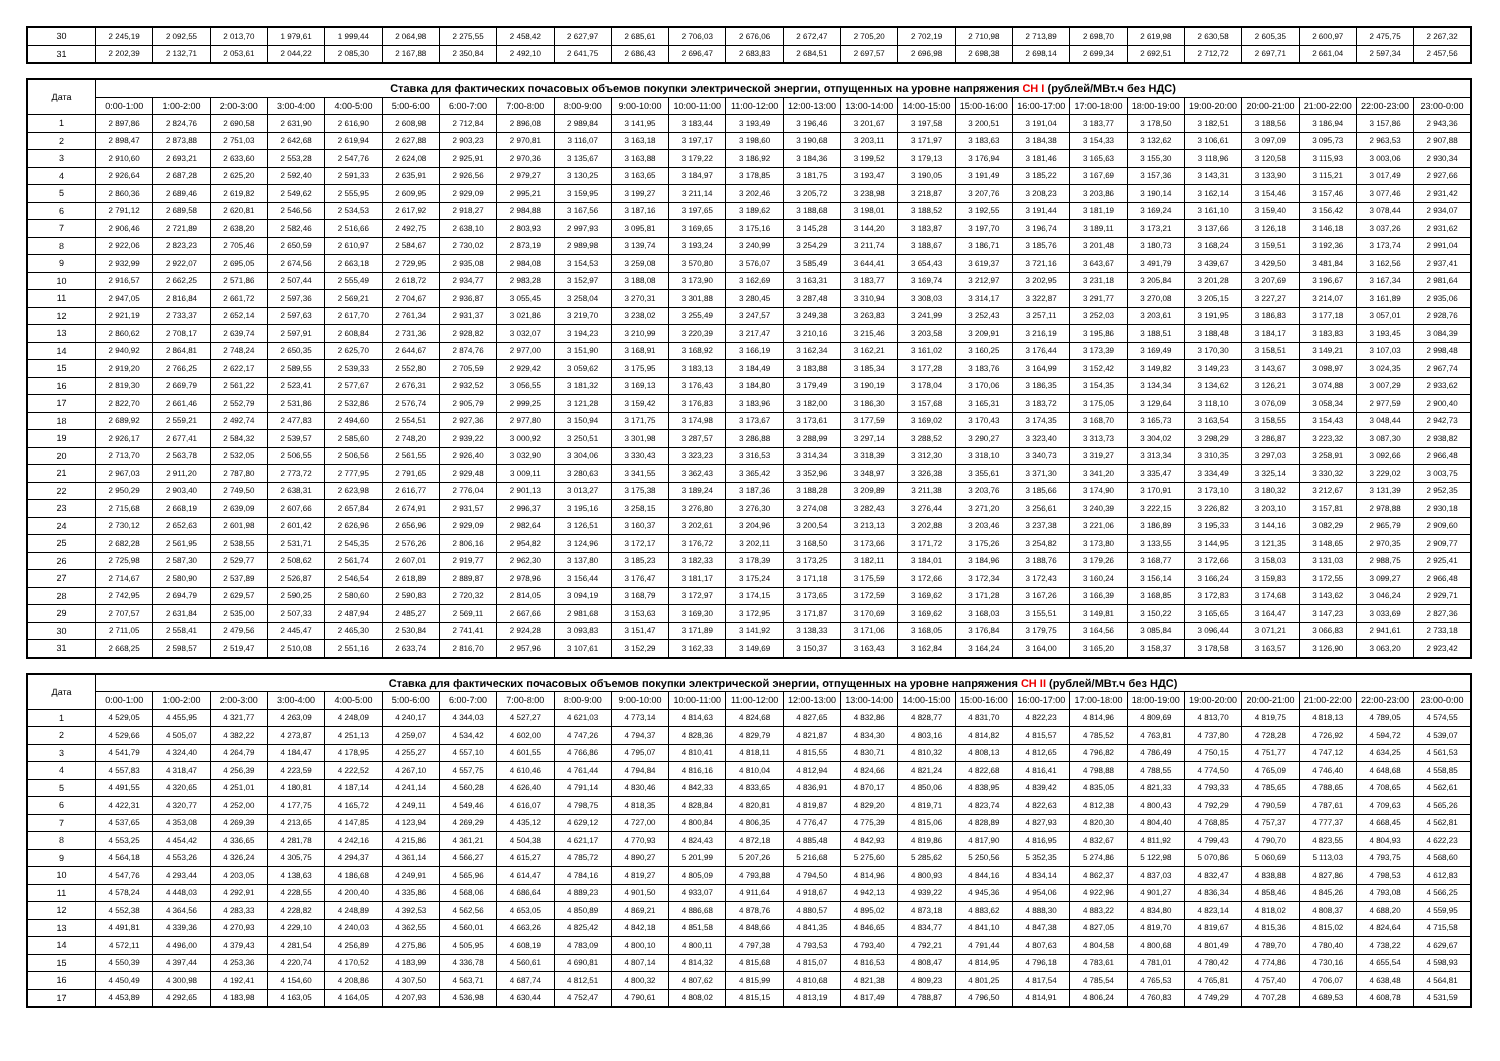| 30 | 2 245,19 | 2 092,55 | 2 013,70 | 1 979,61 | 1 999,44 | 2 064,98 | 2 275,55 | 2 458,42 | 2 627,97 | 2 685,61 | 2 706,03 | 2 676,06 | 2 672,47 | 2 705,20 | 2 702,19 | 2 710,98 | 2 713,89 | 2 698,70 | 2 619,98 | 2 630,58 | 2 605,35 | 2 600,97 | 2 475,75 | 2 267,32 |
| 31 | 2 202,39 | 2 132,71 | 2 053,61 | 2 044,22 | 2 085,30 | 2 167,88 | 2 350,84 | 2 492,10 | 2 641,75 | 2 686,43 | 2 696,47 | 2 683,83 | 2 684,51 | 2 697,57 | 2 696,98 | 2 698,38 | 2 698,14 | 2 699,34 | 2 692,51 | 2 712,72 | 2 697,71 | 2 661,04 | 2 597,34 | 2 457,56 |
| Дата | Ставка для фактических почасовых объемов покупки электрической энергии, отпущенных на уровне напряжения СН I (рублей/МВт.ч без НДС) | | | | | | | | | | | | | | | | | | | | | | | |
| --- | --- | --- | --- | --- | --- | --- | --- | --- | --- | --- | --- | --- | --- | --- | --- | --- | --- | --- | --- | --- | --- | --- | --- | --- |
| | 0:00-1:00 | 1:00-2:00 | 2:00-3:00 | 3:00-4:00 | 4:00-5:00 | 5:00-6:00 | 6:00-7:00 | 7:00-8:00 | 8:00-9:00 | 9:00-10:00 | 10:00-11:00 | 11:00-12:00 | 12:00-13:00 | 13:00-14:00 | 14:00-15:00 | 15:00-16:00 | 16:00-17:00 | 17:00-18:00 | 18:00-19:00 | 19:00-20:00 | 20:00-21:00 | 21:00-22:00 | 22:00-23:00 | 23:00-0:00 |
| 1 | 2 897,86 | 2 824,76 | 2 690,58 | 2 631,90 | 2 616,90 | 2 608,98 | 2 712,84 | 2 896,08 | 2 989,84 | 3 141,95 | 3 183,44 | 3 193,49 | 3 196,46 | 3 201,67 | 3 197,58 | 3 200,51 | 3 191,04 | 3 183,77 | 3 178,50 | 3 182,51 | 3 188,56 | 3 186,94 | 3 157,86 | 2 943,36 |
| 2 | 2 898,47 | 2 873,88 | 2 751,03 | 2 642,68 | 2 619,94 | 2 627,88 | 2 903,23 | 2 970,81 | 3 116,07 | 3 163,18 | 3 197,17 | 3 198,60 | 3 190,68 | 3 203,11 | 3 171,97 | 3 183,63 | 3 184,38 | 3 154,33 | 3 132,62 | 3 106,61 | 3 097,09 | 3 095,73 | 2 963,53 | 2 907,88 |
| 3 | 2 910,60 | 2 693,21 | 2 633,60 | 2 553,28 | 2 547,76 | 2 624,08 | 2 925,91 | 2 970,36 | 3 135,67 | 3 163,88 | 3 179,22 | 3 186,92 | 3 184,36 | 3 199,52 | 3 179,13 | 3 176,94 | 3 181,46 | 3 165,63 | 3 155,30 | 3 118,96 | 3 120,58 | 3 115,93 | 3 003,06 | 2 930,34 |
| 4 | 2 926,64 | 2 687,28 | 2 625,20 | 2 592,40 | 2 591,33 | 2 635,91 | 2 926,56 | 2 979,27 | 3 130,25 | 3 163,65 | 3 184,97 | 3 178,85 | 3 181,75 | 3 193,47 | 3 190,05 | 3 191,49 | 3 185,22 | 3 167,69 | 3 157,36 | 3 143,31 | 3 133,90 | 3 115,21 | 3 017,49 | 2 927,66 |
| 5 | 2 860,36 | 2 689,46 | 2 619,82 | 2 549,62 | 2 555,95 | 2 609,95 | 2 929,09 | 2 995,21 | 3 159,95 | 3 199,27 | 3 211,14 | 3 202,46 | 3 205,72 | 3 238,98 | 3 218,87 | 3 207,76 | 3 208,23 | 3 203,86 | 3 190,14 | 3 162,14 | 3 154,46 | 3 157,46 | 3 077,46 | 2 931,42 |
| 6 | 2 791,12 | 2 689,58 | 2 620,81 | 2 546,56 | 2 534,53 | 2 617,92 | 2 918,27 | 2 984,88 | 3 167,56 | 3 187,16 | 3 197,65 | 3 189,62 | 3 188,68 | 3 198,01 | 3 188,52 | 3 192,55 | 3 191,44 | 3 181,19 | 3 169,24 | 3 161,10 | 3 159,40 | 3 156,42 | 3 078,44 | 2 934,07 |
| 7 | 2 906,46 | 2 721,89 | 2 638,20 | 2 582,46 | 2 516,66 | 2 492,75 | 2 638,10 | 2 803,93 | 2 997,93 | 3 095,81 | 3 169,65 | 3 175,16 | 3 145,28 | 3 144,20 | 3 183,87 | 3 197,70 | 3 196,74 | 3 189,11 | 3 173,21 | 3 137,66 | 3 126,18 | 3 146,18 | 3 037,26 | 2 931,62 |
| 8 | 2 922,06 | 2 823,23 | 2 705,46 | 2 650,59 | 2 610,97 | 2 584,67 | 2 730,02 | 2 873,19 | 2 989,98 | 3 139,74 | 3 193,24 | 3 240,99 | 3 254,29 | 3 211,74 | 3 188,67 | 3 186,71 | 3 185,76 | 3 201,48 | 3 180,73 | 3 168,24 | 3 159,51 | 3 192,36 | 3 173,74 | 2 991,04 |
| 9 | 2 932,99 | 2 922,07 | 2 695,05 | 2 674,56 | 2 663,18 | 2 729,95 | 2 935,08 | 2 984,08 | 3 154,53 | 3 259,08 | 3 570,80 | 3 576,07 | 3 585,49 | 3 644,41 | 3 654,43 | 3 619,37 | 3 721,16 | 3 643,67 | 3 491,79 | 3 439,67 | 3 429,50 | 3 481,84 | 3 162,56 | 2 937,41 |
| 10 | 2 916,57 | 2 662,25 | 2 571,86 | 2 507,44 | 2 555,49 | 2 618,72 | 2 934,77 | 2 983,28 | 3 152,97 | 3 188,08 | 3 173,90 | 3 162,69 | 3 163,31 | 3 183,77 | 3 169,74 | 3 212,97 | 3 202,95 | 3 231,18 | 3 205,84 | 3 201,28 | 3 207,69 | 3 196,67 | 3 167,34 | 2 981,64 |
| 11 | 2 947,05 | 2 816,84 | 2 661,72 | 2 597,36 | 2 569,21 | 2 704,67 | 2 936,87 | 3 055,45 | 3 258,04 | 3 270,31 | 3 301,88 | 3 280,45 | 3 287,48 | 3 310,94 | 3 308,03 | 3 314,17 | 3 322,87 | 3 291,77 | 3 270,08 | 3 205,15 | 3 227,27 | 3 214,07 | 3 161,89 | 2 935,06 |
| 12 | 2 921,19 | 2 733,37 | 2 652,14 | 2 597,63 | 2 617,70 | 2 761,34 | 2 931,37 | 3 021,86 | 3 219,70 | 3 238,02 | 3 255,49 | 3 247,57 | 3 249,38 | 3 263,83 | 3 241,99 | 3 252,43 | 3 257,11 | 3 252,03 | 3 203,61 | 3 191,95 | 3 186,83 | 3 177,18 | 3 057,01 | 2 928,76 |
| 13 | 2 860,62 | 2 708,17 | 2 639,74 | 2 597,91 | 2 608,84 | 2 731,36 | 2 928,82 | 3 032,07 | 3 194,23 | 3 210,99 | 3 220,39 | 3 217,47 | 3 210,16 | 3 215,46 | 3 203,58 | 3 209,91 | 3 216,19 | 3 195,86 | 3 188,51 | 3 188,48 | 3 184,17 | 3 183,83 | 3 193,45 | 3 084,39 |
| 14 | 2 940,92 | 2 864,81 | 2 748,24 | 2 650,35 | 2 625,70 | 2 644,67 | 2 874,76 | 2 977,00 | 3 151,90 | 3 168,91 | 3 168,92 | 3 166,19 | 3 162,34 | 3 162,21 | 3 161,02 | 3 160,25 | 3 176,44 | 3 173,39 | 3 169,49 | 3 170,30 | 3 158,51 | 3 149,21 | 3 107,03 | 2 998,48 |
| 15 | 2 919,20 | 2 766,25 | 2 622,17 | 2 589,55 | 2 539,33 | 2 552,80 | 2 705,59 | 2 929,42 | 3 059,62 | 3 175,95 | 3 183,13 | 3 184,49 | 3 183,88 | 3 185,34 | 3 177,28 | 3 183,76 | 3 164,99 | 3 152,42 | 3 149,82 | 3 149,23 | 3 143,67 | 3 098,97 | 3 024,35 | 2 967,74 |
| 16 | 2 819,30 | 2 669,79 | 2 561,22 | 2 523,41 | 2 577,67 | 2 676,31 | 2 932,52 | 3 056,55 | 3 181,32 | 3 169,13 | 3 176,43 | 3 184,80 | 3 179,49 | 3 190,19 | 3 178,04 | 3 170,06 | 3 186,35 | 3 154,35 | 3 134,34 | 3 134,62 | 3 126,21 | 3 074,88 | 3 007,29 | 2 933,62 |
| 17 | 2 822,70 | 2 661,46 | 2 552,79 | 2 531,86 | 2 532,86 | 2 576,74 | 2 905,79 | 2 999,25 | 3 121,28 | 3 159,42 | 3 176,83 | 3 183,96 | 3 182,00 | 3 186,30 | 3 157,68 | 3 165,31 | 3 183,72 | 3 175,05 | 3 129,64 | 3 118,10 | 3 076,09 | 3 058,34 | 2 977,59 | 2 900,40 |
| 18 | 2 689,92 | 2 559,21 | 2 492,74 | 2 477,83 | 2 494,60 | 2 554,51 | 2 927,36 | 2 977,80 | 3 150,94 | 3 171,75 | 3 174,98 | 3 173,67 | 3 173,61 | 3 177,59 | 3 169,02 | 3 170,43 | 3 174,35 | 3 168,70 | 3 165,73 | 3 163,54 | 3 158,55 | 3 154,43 | 3 048,44 | 2 942,73 |
| 19 | 2 926,17 | 2 677,41 | 2 584,32 | 2 539,57 | 2 585,60 | 2 748,20 | 2 939,22 | 3 000,92 | 3 250,51 | 3 301,98 | 3 287,57 | 3 286,88 | 3 288,99 | 3 297,14 | 3 288,52 | 3 290,27 | 3 323,40 | 3 313,73 | 3 304,02 | 3 298,29 | 3 286,87 | 3 223,32 | 3 087,30 | 2 938,82 |
| 20 | 2 713,70 | 2 563,78 | 2 532,05 | 2 506,55 | 2 506,56 | 2 561,55 | 2 926,40 | 3 032,90 | 3 304,06 | 3 330,43 | 3 323,23 | 3 316,53 | 3 314,34 | 3 318,39 | 3 312,30 | 3 318,10 | 3 340,73 | 3 319,27 | 3 313,34 | 3 310,35 | 3 297,03 | 3 258,91 | 3 092,66 | 2 966,48 |
| 21 | 2 967,03 | 2 911,20 | 2 787,80 | 2 773,72 | 2 777,95 | 2 791,65 | 2 929,48 | 3 009,11 | 3 280,63 | 3 341,55 | 3 362,43 | 3 365,42 | 3 352,96 | 3 348,97 | 3 326,38 | 3 355,61 | 3 371,30 | 3 341,20 | 3 335,47 | 3 334,49 | 3 325,14 | 3 330,32 | 3 229,02 | 3 003,75 |
| 22 | 2 950,29 | 2 903,40 | 2 749,50 | 2 638,31 | 2 623,98 | 2 616,77 | 2 776,04 | 2 901,13 | 3 013,27 | 3 175,38 | 3 189,24 | 3 187,36 | 3 188,28 | 3 209,89 | 3 211,38 | 3 203,76 | 3 185,66 | 3 174,90 | 3 170,91 | 3 173,10 | 3 180,32 | 3 212,67 | 3 131,39 | 2 952,35 |
| 23 | 2 715,68 | 2 668,19 | 2 639,09 | 2 607,66 | 2 657,84 | 2 674,91 | 2 931,57 | 2 996,37 | 3 195,16 | 3 258,15 | 3 276,80 | 3 276,30 | 3 274,08 | 3 282,43 | 3 276,44 | 3 271,20 | 3 256,61 | 3 240,39 | 3 222,15 | 3 226,82 | 3 203,10 | 3 157,81 | 2 978,88 | 2 930,18 |
| 24 | 2 730,12 | 2 652,63 | 2 601,98 | 2 601,42 | 2 626,96 | 2 656,96 | 2 929,09 | 2 982,64 | 3 126,51 | 3 160,37 | 3 202,61 | 3 204,96 | 3 200,54 | 3 213,13 | 3 202,88 | 3 203,46 | 3 237,38 | 3 221,06 | 3 186,89 | 3 195,33 | 3 144,16 | 3 082,29 | 2 965,79 | 2 909,60 |
| 25 | 2 682,28 | 2 561,95 | 2 538,55 | 2 531,71 | 2 545,35 | 2 576,26 | 2 806,16 | 2 954,82 | 3 124,96 | 3 172,17 | 3 176,72 | 3 202,11 | 3 168,50 | 3 173,66 | 3 171,72 | 3 175,26 | 3 254,82 | 3 173,80 | 3 133,55 | 3 144,95 | 3 121,35 | 3 148,65 | 2 970,35 | 2 909,77 |
| 26 | 2 725,98 | 2 587,30 | 2 529,77 | 2 508,62 | 2 561,74 | 2 607,01 | 2 919,77 | 2 962,30 | 3 137,80 | 3 185,23 | 3 182,33 | 3 178,39 | 3 173,25 | 3 182,11 | 3 184,01 | 3 184,96 | 3 188,76 | 3 179,26 | 3 168,77 | 3 172,66 | 3 158,03 | 3 131,03 | 2 988,75 | 2 925,41 |
| 27 | 2 714,67 | 2 580,90 | 2 537,89 | 2 526,87 | 2 546,54 | 2 618,89 | 2 889,87 | 2 978,96 | 3 156,44 | 3 176,47 | 3 181,17 | 3 175,24 | 3 171,18 | 3 175,59 | 3 172,66 | 3 172,34 | 3 172,43 | 3 160,24 | 3 156,14 | 3 166,24 | 3 159,83 | 3 172,55 | 3 099,27 | 2 966,48 |
| 28 | 2 742,95 | 2 694,79 | 2 629,57 | 2 590,25 | 2 580,60 | 2 590,83 | 2 720,32 | 2 814,05 | 3 094,19 | 3 168,79 | 3 172,97 | 3 174,15 | 3 173,65 | 3 172,59 | 3 169,62 | 3 171,28 | 3 167,26 | 3 166,39 | 3 168,85 | 3 172,83 | 3 174,68 | 3 143,62 | 3 046,24 | 2 929,71 |
| 29 | 2 707,57 | 2 631,84 | 2 535,00 | 2 507,33 | 2 487,94 | 2 485,27 | 2 569,11 | 2 667,66 | 2 981,68 | 3 153,63 | 3 169,30 | 3 172,95 | 3 171,87 | 3 170,69 | 3 169,62 | 3 168,03 | 3 155,51 | 3 149,81 | 3 150,22 | 3 165,65 | 3 164,47 | 3 147,23 | 3 033,69 | 2 827,36 |
| 30 | 2 711,05 | 2 558,41 | 2 479,56 | 2 445,47 | 2 465,30 | 2 530,84 | 2 741,41 | 2 924,28 | 3 093,83 | 3 151,47 | 3 171,89 | 3 141,92 | 3 138,33 | 3 171,06 | 3 168,05 | 3 176,84 | 3 179,75 | 3 164,56 | 3 085,84 | 3 096,44 | 3 071,21 | 3 066,83 | 2 941,61 | 2 733,18 |
| 31 | 2 668,25 | 2 598,57 | 2 519,47 | 2 510,08 | 2 551,16 | 2 633,74 | 2 816,70 | 2 957,96 | 3 107,61 | 3 152,29 | 3 162,33 | 3 149,69 | 3 150,37 | 3 163,43 | 3 162,84 | 3 164,24 | 3 164,00 | 3 165,20 | 3 158,37 | 3 178,58 | 3 163,57 | 3 126,90 | 3 063,20 | 2 923,42 |
| Дата | Ставка для фактических почасовых объемов покупки электрической энергии, отпущенных на уровне напряжения СН II (рублей/МВт.ч без НДС) | | | | | | | | | | | | | | | | | | | | | | | |
| --- | --- | --- | --- | --- | --- | --- | --- | --- | --- | --- | --- | --- | --- | --- | --- | --- | --- | --- | --- | --- | --- | --- | --- | --- |
| | 0:00-1:00 | 1:00-2:00 | 2:00-3:00 | 3:00-4:00 | 4:00-5:00 | 5:00-6:00 | 6:00-7:00 | 7:00-8:00 | 8:00-9:00 | 9:00-10:00 | 10:00-11:00 | 11:00-12:00 | 12:00-13:00 | 13:00-14:00 | 14:00-15:00 | 15:00-16:00 | 16:00-17:00 | 17:00-18:00 | 18:00-19:00 | 19:00-20:00 | 20:00-21:00 | 21:00-22:00 | 22:00-23:00 | 23:00-0:00 |
| 1 | 4 529,05 | 4 455,95 | 4 321,77 | 4 263,09 | 4 248,09 | 4 240,17 | 4 344,03 | 4 527,27 | 4 621,03 | 4 773,14 | 4 814,63 | 4 824,68 | 4 827,65 | 4 832,86 | 4 828,77 | 4 831,70 | 4 822,23 | 4 814,96 | 4 809,69 | 4 813,70 | 4 819,75 | 4 818,13 | 4 789,05 | 4 574,55 |
| 2 | 4 529,66 | 4 505,07 | 4 382,22 | 4 273,87 | 4 251,13 | 4 259,07 | 4 534,42 | 4 602,00 | 4 747,26 | 4 794,37 | 4 828,36 | 4 829,79 | 4 821,87 | 4 834,30 | 4 803,16 | 4 814,82 | 4 815,57 | 4 785,52 | 4 763,81 | 4 737,80 | 4 728,28 | 4 726,92 | 4 594,72 | 4 539,07 |
| 3 | 4 541,79 | 4 324,40 | 4 264,79 | 4 184,47 | 4 178,95 | 4 255,27 | 4 557,10 | 4 601,55 | 4 766,86 | 4 795,07 | 4 810,41 | 4 818,11 | 4 815,55 | 4 830,71 | 4 810,32 | 4 808,13 | 4 812,65 | 4 796,82 | 4 786,49 | 4 750,15 | 4 751,77 | 4 747,12 | 4 634,25 | 4 561,53 |
| 4 | 4 557,83 | 4 318,47 | 4 256,39 | 4 223,59 | 4 222,52 | 4 267,10 | 4 557,75 | 4 610,46 | 4 761,44 | 4 794,84 | 4 816,16 | 4 810,04 | 4 812,94 | 4 824,66 | 4 821,24 | 4 822,68 | 4 816,41 | 4 798,88 | 4 788,55 | 4 774,50 | 4 765,09 | 4 746,40 | 4 648,68 | 4 558,85 |
| 5 | 4 491,55 | 4 320,65 | 4 251,01 | 4 180,81 | 4 187,14 | 4 241,14 | 4 560,28 | 4 626,40 | 4 791,14 | 4 830,46 | 4 842,33 | 4 833,65 | 4 836,91 | 4 870,17 | 4 850,06 | 4 838,95 | 4 839,42 | 4 835,05 | 4 821,33 | 4 793,33 | 4 785,65 | 4 788,65 | 4 708,65 | 4 562,61 |
| 6 | 4 422,31 | 4 320,77 | 4 252,00 | 4 177,75 | 4 165,72 | 4 249,11 | 4 549,46 | 4 616,07 | 4 798,75 | 4 818,35 | 4 828,84 | 4 820,81 | 4 819,87 | 4 829,20 | 4 819,71 | 4 823,74 | 4 822,63 | 4 812,38 | 4 800,43 | 4 792,29 | 4 790,59 | 4 787,61 | 4 709,63 | 4 565,26 |
| 7 | 4 537,65 | 4 353,08 | 4 269,39 | 4 213,65 | 4 147,85 | 4 123,94 | 4 269,29 | 4 435,12 | 4 629,12 | 4 727,00 | 4 800,84 | 4 806,35 | 4 776,47 | 4 775,39 | 4 815,06 | 4 828,89 | 4 827,93 | 4 820,30 | 4 804,40 | 4 768,85 | 4 757,37 | 4 777,37 | 4 668,45 | 4 562,81 |
| 8 | 4 553,25 | 4 454,42 | 4 336,65 | 4 281,78 | 4 242,16 | 4 215,86 | 4 361,21 | 4 504,38 | 4 621,17 | 4 770,93 | 4 824,43 | 4 872,18 | 4 885,48 | 4 842,93 | 4 819,86 | 4 817,90 | 4 816,95 | 4 832,67 | 4 811,92 | 4 799,43 | 4 790,70 | 4 823,55 | 4 804,93 | 4 622,23 |
| 9 | 4 564,18 | 4 553,26 | 4 326,24 | 4 305,75 | 4 294,37 | 4 361,14 | 4 566,27 | 4 615,27 | 4 785,72 | 4 890,27 | 5 201,99 | 5 207,26 | 5 216,68 | 5 275,60 | 5 285,62 | 5 250,56 | 5 352,35 | 5 274,86 | 5 122,98 | 5 070,86 | 5 060,69 | 5 113,03 | 4 793,75 | 4 568,60 |
| 10 | 4 547,76 | 4 293,44 | 4 203,05 | 4 138,63 | 4 186,68 | 4 249,91 | 4 565,96 | 4 614,47 | 4 784,16 | 4 819,27 | 4 805,09 | 4 793,88 | 4 794,50 | 4 814,96 | 4 800,93 | 4 844,16 | 4 834,14 | 4 862,37 | 4 837,03 | 4 832,47 | 4 838,88 | 4 827,86 | 4 798,53 | 4 612,83 |
| 11 | 4 578,24 | 4 448,03 | 4 292,91 | 4 228,55 | 4 200,40 | 4 335,86 | 4 568,06 | 4 686,64 | 4 889,23 | 4 901,50 | 4 933,07 | 4 911,64 | 4 918,67 | 4 942,13 | 4 939,22 | 4 945,36 | 4 954,06 | 4 922,96 | 4 901,27 | 4 836,34 | 4 858,46 | 4 845,26 | 4 793,08 | 4 566,25 |
| 12 | 4 552,38 | 4 364,56 | 4 283,33 | 4 228,82 | 4 248,89 | 4 392,53 | 4 562,56 | 4 653,05 | 4 850,89 | 4 869,21 | 4 886,68 | 4 878,76 | 4 880,57 | 4 895,02 | 4 873,18 | 4 883,62 | 4 888,30 | 4 883,22 | 4 834,80 | 4 823,14 | 4 818,02 | 4 808,37 | 4 688,20 | 4 559,95 |
| 13 | 4 491,81 | 4 339,36 | 4 270,93 | 4 229,10 | 4 240,03 | 4 362,55 | 4 560,01 | 4 663,26 | 4 825,42 | 4 842,18 | 4 851,58 | 4 848,66 | 4 841,35 | 4 846,65 | 4 834,77 | 4 841,10 | 4 847,38 | 4 827,05 | 4 819,70 | 4 819,67 | 4 815,36 | 4 815,02 | 4 824,64 | 4 715,58 |
| 14 | 4 572,11 | 4 496,00 | 4 379,43 | 4 281,54 | 4 256,89 | 4 275,86 | 4 505,95 | 4 608,19 | 4 783,09 | 4 800,10 | 4 800,11 | 4 797,38 | 4 793,53 | 4 793,40 | 4 792,21 | 4 791,44 | 4 807,63 | 4 804,58 | 4 800,68 | 4 801,49 | 4 789,70 | 4 780,40 | 4 738,22 | 4 629,67 |
| 15 | 4 550,39 | 4 397,44 | 4 253,36 | 4 220,74 | 4 170,52 | 4 183,99 | 4 336,78 | 4 560,61 | 4 690,81 | 4 807,14 | 4 814,32 | 4 815,68 | 4 815,07 | 4 816,53 | 4 808,47 | 4 814,95 | 4 796,18 | 4 783,61 | 4 781,01 | 4 780,42 | 4 774,86 | 4 730,16 | 4 655,54 | 4 598,93 |
| 16 | 4 450,49 | 4 300,98 | 4 192,41 | 4 154,60 | 4 208,86 | 4 307,50 | 4 563,71 | 4 687,74 | 4 812,51 | 4 800,32 | 4 807,62 | 4 815,99 | 4 810,68 | 4 821,38 | 4 809,23 | 4 801,25 | 4 817,54 | 4 785,54 | 4 765,53 | 4 765,81 | 4 757,40 | 4 706,07 | 4 638,48 | 4 564,81 |
| 17 | 4 453,89 | 4 292,65 | 4 183,98 | 4 163,05 | 4 164,05 | 4 207,93 | 4 536,98 | 4 630,44 | 4 752,47 | 4 790,61 | 4 808,02 | 4 815,15 | 4 813,19 | 4 817,49 | 4 788,87 | 4 796,50 | 4 814,91 | 4 806,24 | 4 760,83 | 4 749,29 | 4 707,28 | 4 689,53 | 4 608,78 | 4 531,59 |